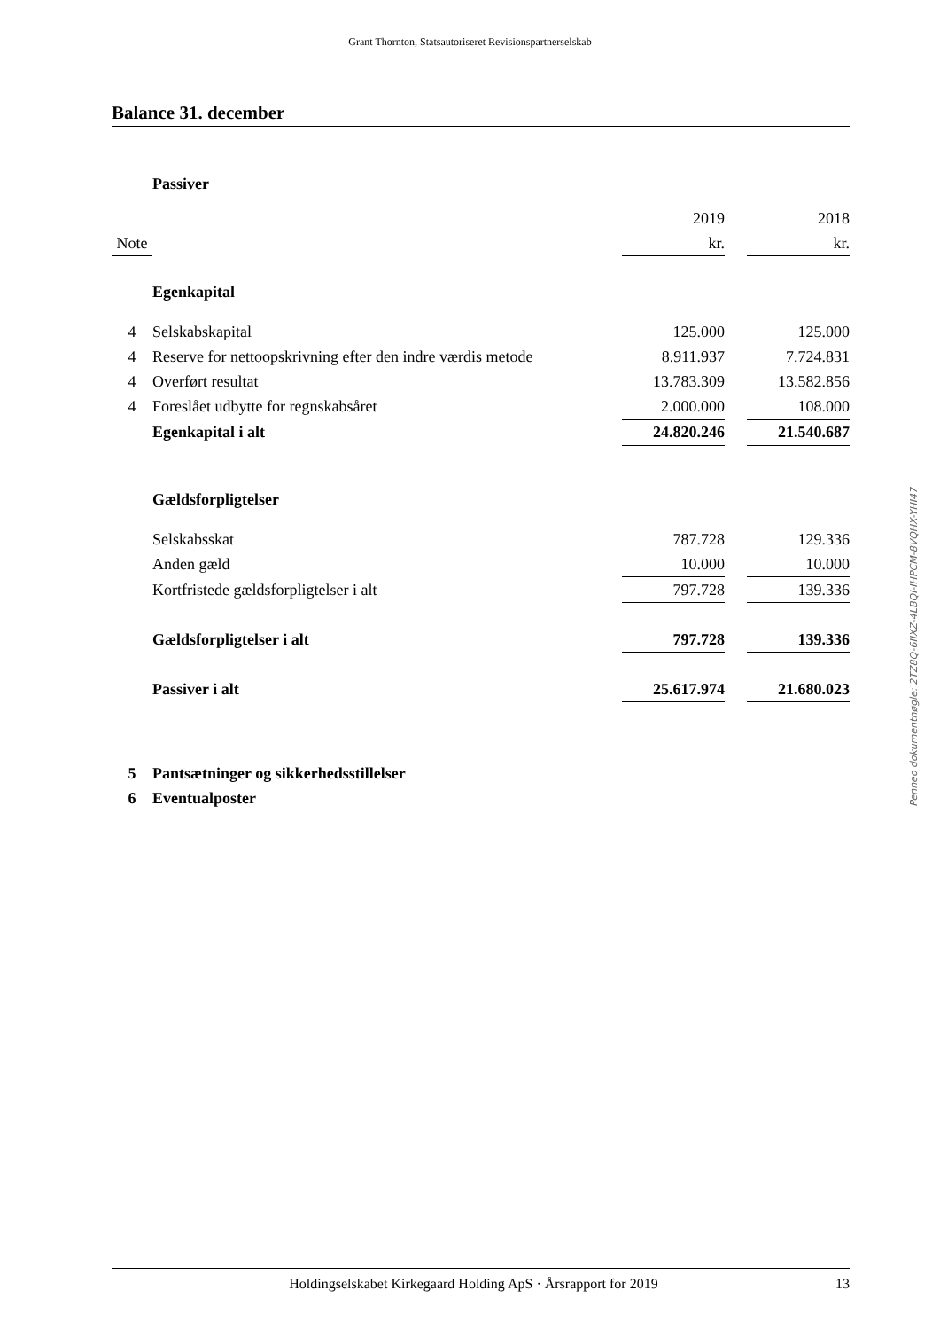Grant Thornton, Statsautoriseret Revisionspartnerselskab
Balance 31. december
| | Passiver | | | |
| | | 2019 | | 2018 |
| Note | | kr. | | kr. |
| | Egenkapital | | | |
| 4 | Selskabskapital | 125.000 | | 125.000 |
| 4 | Reserve for nettoopskrivning efter den indre værdis metode | 8.911.937 | | 7.724.831 |
| 4 | Overført resultat | 13.783.309 | | 13.582.856 |
| 4 | Foreslået udbytte for regnskabsåret | 2.000.000 | | 108.000 |
| | Egenkapital i alt | 24.820.246 | | 21.540.687 |
| | Gældsforpligtelser | | | |
| | Selskabsskat | 787.728 | | 129.336 |
| | Anden gæld | 10.000 | | 10.000 |
| | Kortfristede gældsforpligtelser i alt | 797.728 | | 139.336 |
| | Gældsforpligtelser i alt | 797.728 | | 139.336 |
| | Passiver i alt | 25.617.974 | | 21.680.023 |
| 5 | Pantsætninger og sikkerhedsstillelser | | | |
| 6 | Eventualposter | | | |
Penneo dokumentnøgle: 2TZ8Q-6IIXZ-4LBQI-IHPCM-8VQHX-YHI47
Holdingselskabet Kirkegaard Holding ApS · Årsrapport for 2019 13